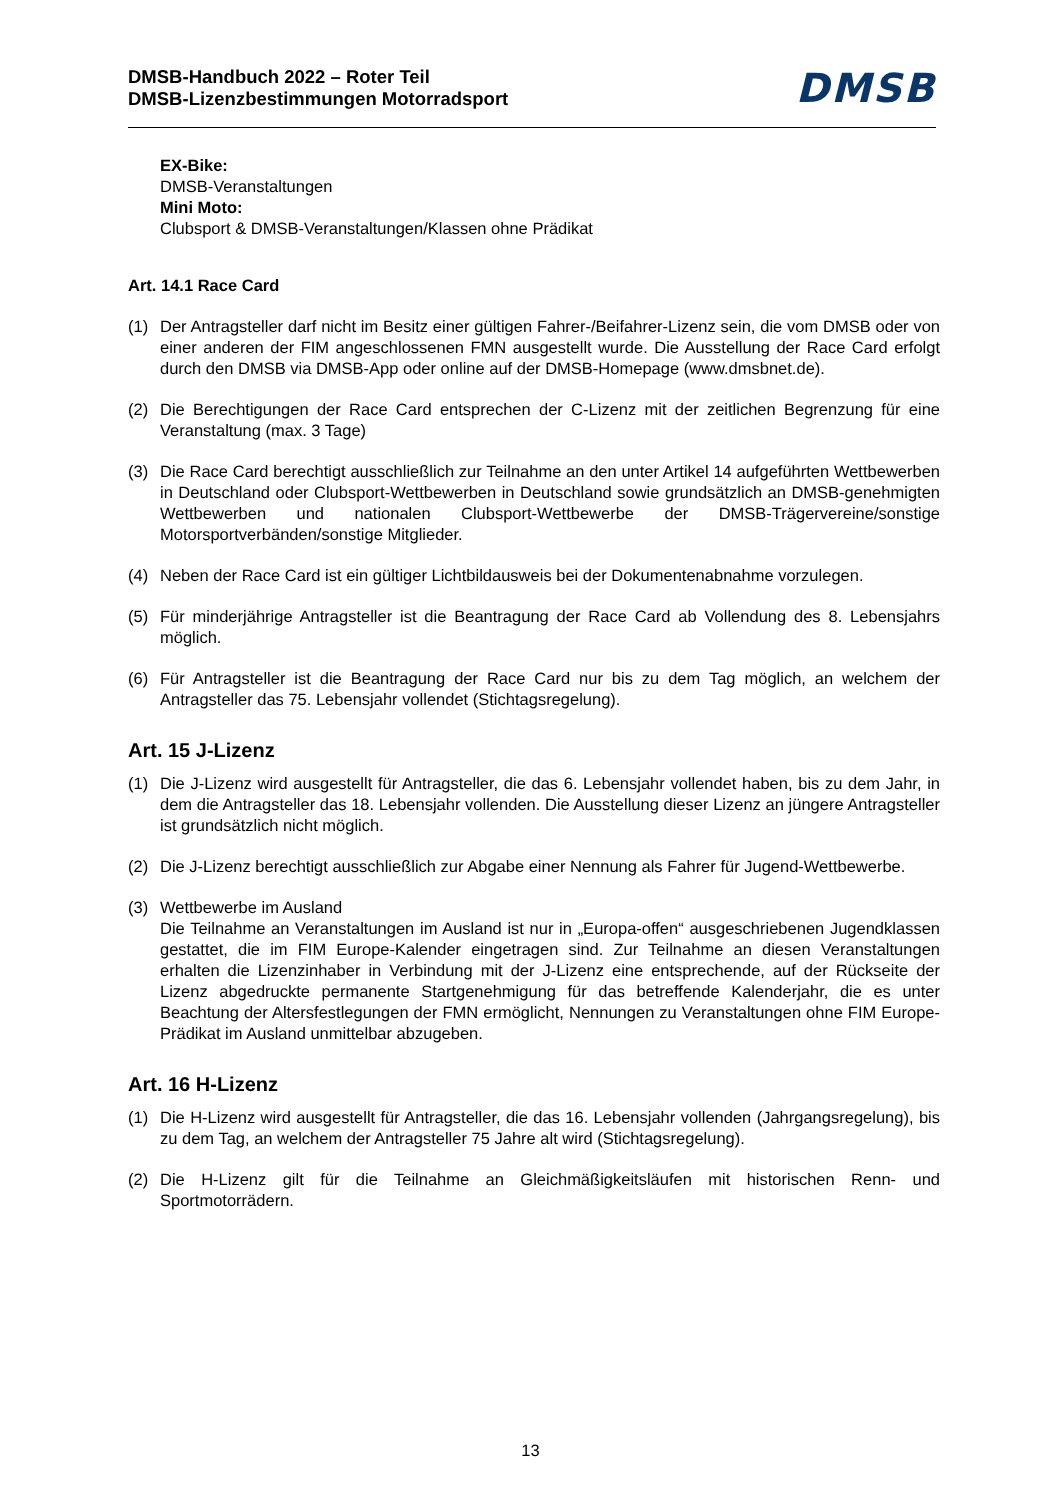DMSB-Handbuch 2022 – Roter Teil
DMSB-Lizenzbestimmungen Motorradsport
DMSB
EX-Bike:
DMSB-Veranstaltungen
Mini Moto:
Clubsport & DMSB-Veranstaltungen/Klassen ohne Prädikat
Art. 14.1 Race Card
(1) Der Antragsteller darf nicht im Besitz einer gültigen Fahrer-/Beifahrer-Lizenz sein, die vom DMSB oder von einer anderen der FIM angeschlossenen FMN ausgestellt wurde. Die Ausstellung der Race Card erfolgt durch den DMSB via DMSB-App oder online auf der DMSB-Homepage (www.dmsbnet.de).
(2) Die Berechtigungen der Race Card entsprechen der C-Lizenz mit der zeitlichen Begrenzung für eine Veranstaltung (max. 3 Tage)
(3) Die Race Card berechtigt ausschließlich zur Teilnahme an den unter Artikel 14 aufgeführten Wettbewerben in Deutschland oder Clubsport-Wettbewerben in Deutschland sowie grundsätzlich an DMSB-genehmigten Wettbewerben und nationalen Clubsport-Wettbewerbe der DMSB-Trägervereine/sonstige Motorsportverbänden/sonstige Mitglieder.
(4) Neben der Race Card ist ein gültiger Lichtbildausweis bei der Dokumentenabnahme vorzulegen.
(5) Für minderjährige Antragsteller ist die Beantragung der Race Card ab Vollendung des 8. Lebensjahrs möglich.
(6) Für Antragsteller ist die Beantragung der Race Card nur bis zu dem Tag möglich, an welchem der Antragsteller das 75. Lebensjahr vollendet (Stichtagsregelung).
Art. 15 J-Lizenz
(1) Die J-Lizenz wird ausgestellt für Antragsteller, die das 6. Lebensjahr vollendet haben, bis zu dem Jahr, in dem die Antragsteller das 18. Lebensjahr vollenden. Die Ausstellung dieser Lizenz an jüngere Antragsteller ist grundsätzlich nicht möglich.
(2) Die J-Lizenz berechtigt ausschließlich zur Abgabe einer Nennung als Fahrer für Jugend-Wettbewerbe.
(3) Wettbewerbe im Ausland
Die Teilnahme an Veranstaltungen im Ausland ist nur in „Europa-offen“ ausgeschriebenen Jugendklassen gestattet, die im FIM Europe-Kalender eingetragen sind. Zur Teilnahme an diesen Veranstaltungen erhalten die Lizenzinhaber in Verbindung mit der J-Lizenz eine entsprechende, auf der Rückseite der Lizenz abgedruckte permanente Startgenehmigung für das betreffende Kalenderjahr, die es unter Beachtung der Altersfestlegungen der FMN ermöglicht, Nennungen zu Veranstaltungen ohne FIM Europe-Prädikat im Ausland unmittelbar abzugeben.
Art. 16 H-Lizenz
(1) Die H-Lizenz wird ausgestellt für Antragsteller, die das 16. Lebensjahr vollenden (Jahrgangsregelung), bis zu dem Tag, an welchem der Antragsteller 75 Jahre alt wird (Stichtagsregelung).
(2) Die H-Lizenz gilt für die Teilnahme an Gleichmäßigkeitsläufen mit historischen Renn- und Sportmotorrädern.
13